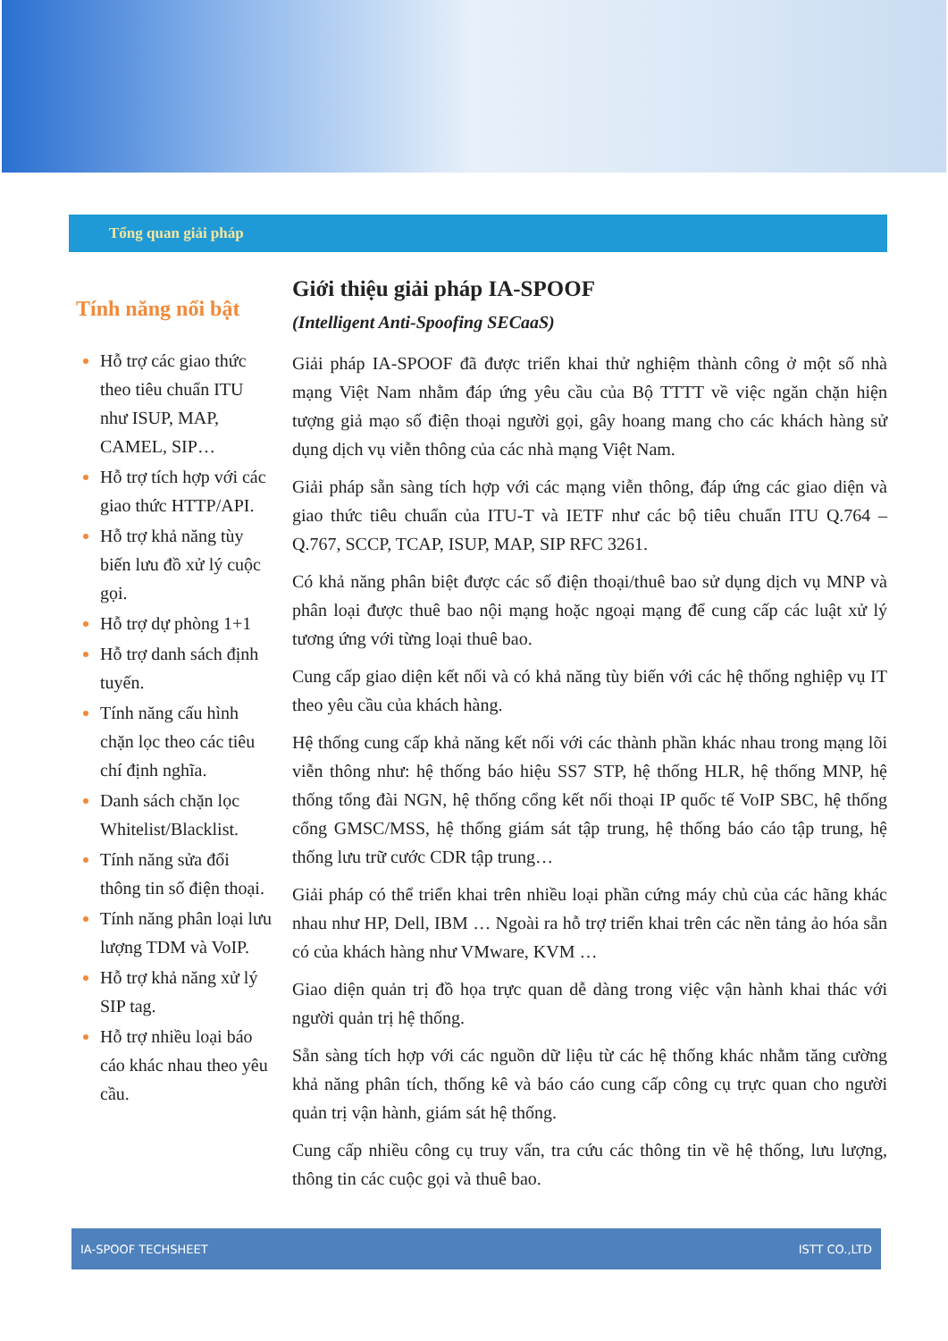Tổng quan giải pháp
Tính năng nổi bật
Hỗ trợ các giao thức theo tiêu chuẩn ITU như ISUP, MAP, CAMEL, SIP…
Hỗ trợ tích hợp với các giao thức HTTP/API.
Hỗ trợ khả năng tùy biến lưu đồ xử lý cuộc gọi.
Hỗ trợ dự phòng 1+1
Hỗ trợ danh sách định tuyến.
Tính năng cấu hình chặn lọc theo các tiêu chí định nghĩa.
Danh sách chặn lọc Whitelist/Blacklist.
Tính năng sửa đổi thông tin số điện thoại.
Tính năng phân loại lưu lượng TDM và VoIP.
Hỗ trợ khả năng xử lý SIP tag.
Hỗ trợ nhiều loại báo cáo khác nhau theo yêu cầu.
Giới thiệu giải pháp IA-SPOOF
(Intelligent Anti-Spoofing SECaaS)
Giải pháp IA-SPOOF đã được triển khai thử nghiệm thành công ở một số nhà mạng Việt Nam nhằm đáp ứng yêu cầu của Bộ TTTT về việc ngăn chặn hiện tượng giả mạo số điện thoại người gọi, gây hoang mang cho các khách hàng sử dụng dịch vụ viễn thông của các nhà mạng Việt Nam.
Giải pháp sẵn sàng tích hợp với các mạng viễn thông, đáp ứng các giao diện và giao thức tiêu chuẩn của ITU-T và IETF như các bộ tiêu chuẩn ITU Q.764 – Q.767, SCCP, TCAP, ISUP, MAP, SIP RFC 3261.
Có khả năng phân biệt được các số điện thoại/thuê bao sử dụng dịch vụ MNP và phân loại được thuê bao nội mạng hoặc ngoại mạng để cung cấp các luật xử lý tương ứng với từng loại thuê bao.
Cung cấp giao diện kết nối và có khả năng tùy biến với các hệ thống nghiệp vụ IT theo yêu cầu của khách hàng.
Hệ thống cung cấp khả năng kết nối với các thành phần khác nhau trong mạng lõi viễn thông như: hệ thống báo hiệu SS7 STP, hệ thống HLR, hệ thống MNP, hệ thống tổng đài NGN, hệ thống cổng kết nối thoại IP quốc tế VoIP SBC, hệ thống cổng GMSC/MSS, hệ thống giám sát tập trung, hệ thống báo cáo tập trung, hệ thống lưu trữ cước CDR tập trung…
Giải pháp có thể triển khai trên nhiều loại phần cứng máy chủ của các hãng khác nhau như HP, Dell, IBM … Ngoài ra hỗ trợ triển khai trên các nền tảng ảo hóa sẵn có của khách hàng như VMware, KVM …
Giao diện quản trị đồ họa trực quan dễ dàng trong việc vận hành khai thác với người quản trị hệ thống.
Sẵn sàng tích hợp với các nguồn dữ liệu từ các hệ thống khác nhằm tăng cường khả năng phân tích, thống kê và báo cáo cung cấp công cụ trực quan cho người quản trị vận hành, giám sát hệ thống.
Cung cấp nhiều công cụ truy vấn, tra cứu các thông tin về hệ thống, lưu lượng, thông tin các cuộc gọi và thuê bao.
IA-SPOOF TECHSHEET ISTT CO.,LTD